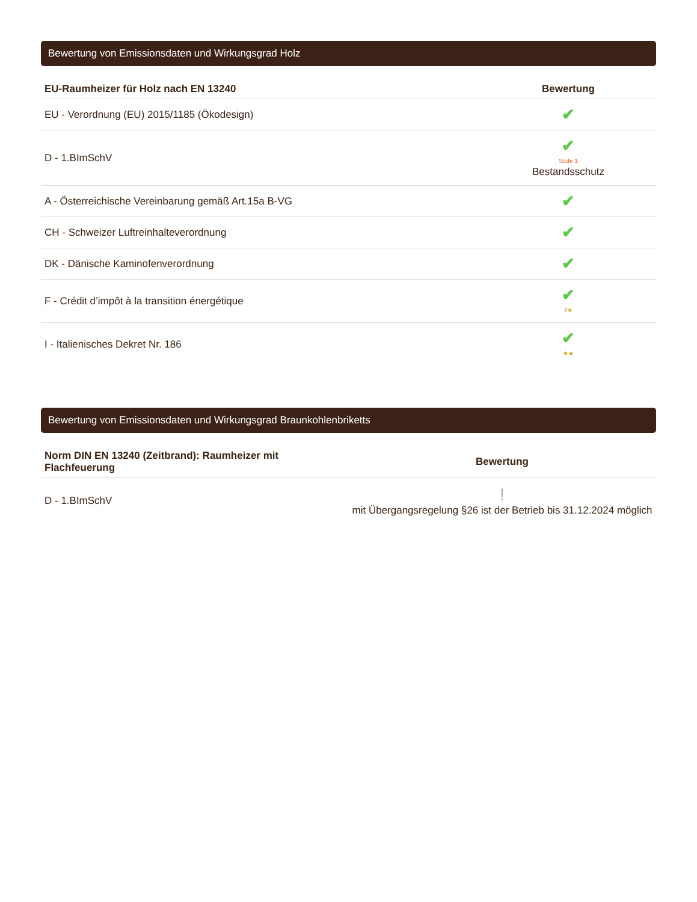Bewertung von Emissionsdaten und Wirkungsgrad Holz
| EU-Raumheizer für Holz nach EN 13240 | Bewertung |
| --- | --- |
| EU - Verordnung (EU) 2015/1185 (Ökodesign) | ✔ |
| D - 1.BImSchV | ✔ Stufe 1 Bestandsschutz |
| A - Österreichische Vereinbarung gemäß Art.15a B-VG | ✔ |
| CH - Schweizer Luftreinhalteverordnung | ✔ |
| DK - Dänische Kaminofenverordnung | ✔ |
| F - Crédit d’impôt à la transition énergétique | ✔ 7 ★ |
| I - Italienisches Dekret Nr. 186 | ✔ ★★ |
Bewertung von Emissionsdaten und Wirkungsgrad Braunkohlenbriketts
| Norm DIN EN 13240 (Zeitbrand): Raumheizer mit Flachfeuerung | Bewertung |
| --- | --- |
| D - 1.BImSchV | ! mit Übergangsregelung §26 ist der Betrieb bis 31.12.2024 möglich |